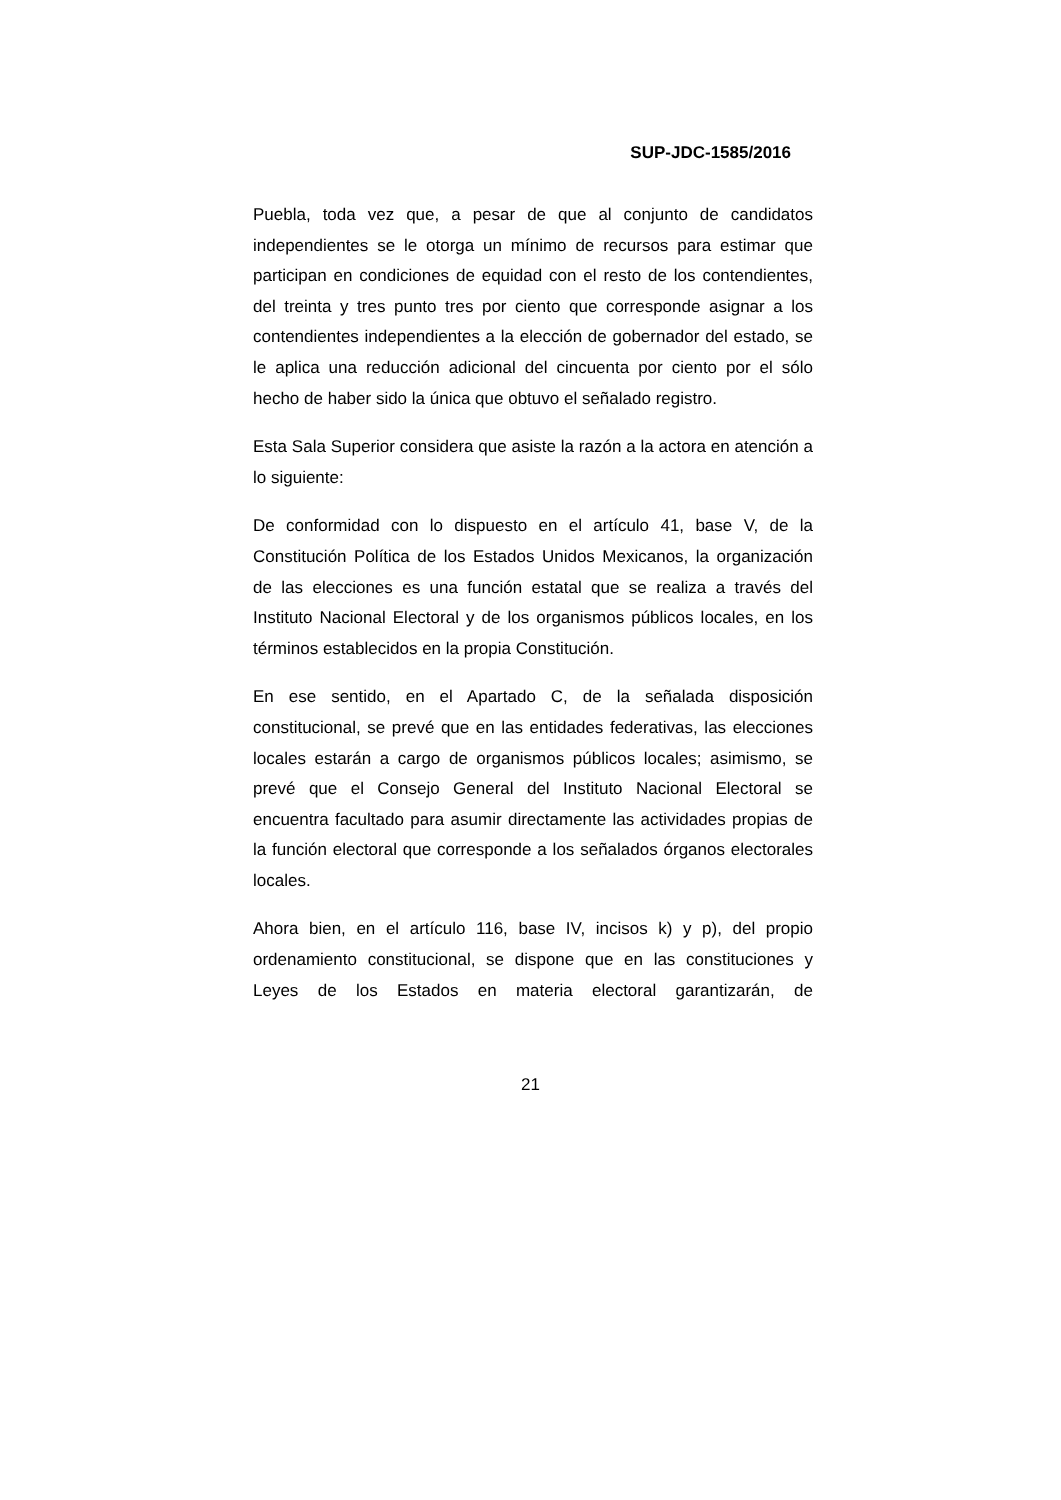SUP-JDC-1585/2016
Puebla, toda vez que, a pesar de que al conjunto de candidatos independientes se le otorga un mínimo de recursos para estimar que participan en condiciones de equidad con el resto de los contendientes, del treinta y tres punto tres por ciento que corresponde asignar a los contendientes independientes a la elección de gobernador del estado, se le aplica una reducción adicional del cincuenta por ciento por el sólo hecho de haber sido la única que obtuvo el señalado registro.
Esta Sala Superior considera que asiste la razón a la actora en atención a lo siguiente:
De conformidad con lo dispuesto en el artículo 41, base V, de la Constitución Política de los Estados Unidos Mexicanos, la organización de las elecciones es una función estatal que se realiza a través del Instituto Nacional Electoral y de los organismos públicos locales, en los términos establecidos en la propia Constitución.
En ese sentido, en el Apartado C, de la señalada disposición constitucional, se prevé que en las entidades federativas, las elecciones locales estarán a cargo de organismos públicos locales; asimismo, se prevé que el Consejo General del Instituto Nacional Electoral se encuentra facultado para asumir directamente las actividades propias de la función electoral que corresponde a los señalados órganos electorales locales.
Ahora bien, en el artículo 116, base IV, incisos k) y p), del propio ordenamiento constitucional, se dispone que en las constituciones y Leyes de los Estados en materia electoral garantizarán, de
21